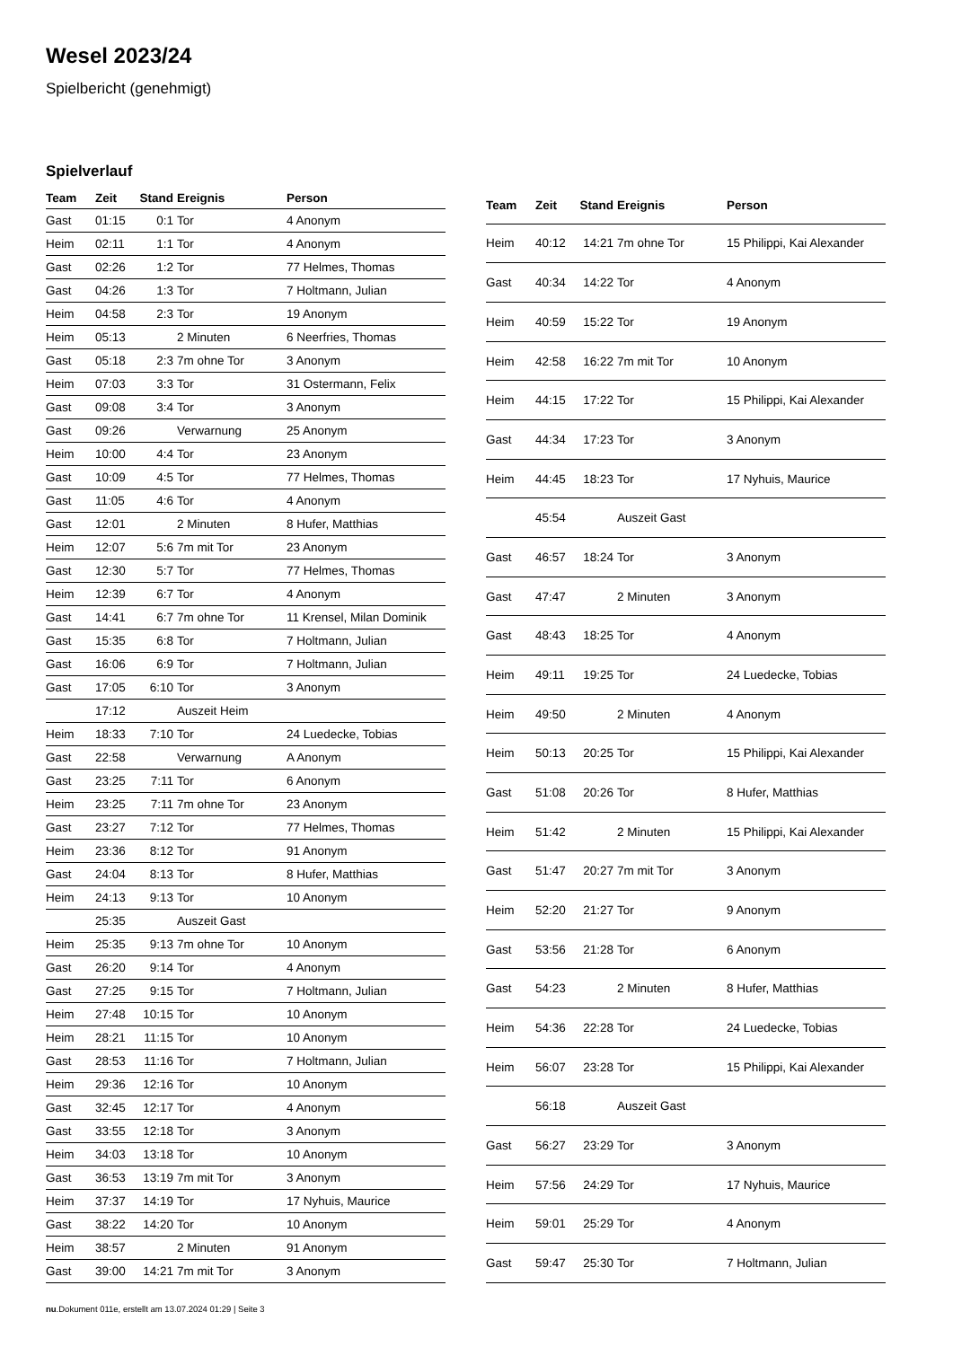Wesel 2023/24
Spielbericht (genehmigt)
Spielverlauf
| Team | Zeit | Stand | Ereignis | Person |
| --- | --- | --- | --- | --- |
| Gast | 01:15 | 0:1 | Tor | 4 Anonym |
| Heim | 02:11 | 1:1 | Tor | 4 Anonym |
| Gast | 02:26 | 1:2 | Tor | 77 Helmes, Thomas |
| Gast | 04:26 | 1:3 | Tor | 7 Holtmann, Julian |
| Heim | 04:58 | 2:3 | Tor | 19 Anonym |
| Heim | 05:13 | | 2 Minuten | 6 Neerfries, Thomas |
| Gast | 05:18 | 2:3 | 7m ohne Tor | 3 Anonym |
| Heim | 07:03 | 3:3 | Tor | 31 Ostermann, Felix |
| Gast | 09:08 | 3:4 | Tor | 3 Anonym |
| Gast | 09:26 | | Verwarnung | 25 Anonym |
| Heim | 10:00 | 4:4 | Tor | 23 Anonym |
| Gast | 10:09 | 4:5 | Tor | 77 Helmes, Thomas |
| Gast | 11:05 | 4:6 | Tor | 4 Anonym |
| Gast | 12:01 | | 2 Minuten | 8 Hufer, Matthias |
| Heim | 12:07 | 5:6 | 7m mit Tor | 23 Anonym |
| Gast | 12:30 | 5:7 | Tor | 77 Helmes, Thomas |
| Heim | 12:39 | 6:7 | Tor | 4 Anonym |
| Gast | 14:41 | 6:7 | 7m ohne Tor | 11 Krensel, Milan Dominik |
| Gast | 15:35 | 6:8 | Tor | 7 Holtmann, Julian |
| Gast | 16:06 | 6:9 | Tor | 7 Holtmann, Julian |
| Gast | 17:05 | 6:10 | Tor | 3 Anonym |
| | 17:12 | | Auszeit Heim | |
| Heim | 18:33 | 7:10 | Tor | 24 Luedecke, Tobias |
| Gast | 22:58 | | Verwarnung | A Anonym |
| Gast | 23:25 | 7:11 | Tor | 6 Anonym |
| Heim | 23:25 | 7:11 | 7m ohne Tor | 23 Anonym |
| Gast | 23:27 | 7:12 | Tor | 77 Helmes, Thomas |
| Heim | 23:36 | 8:12 | Tor | 91 Anonym |
| Gast | 24:04 | 8:13 | Tor | 8 Hufer, Matthias |
| Heim | 24:13 | 9:13 | Tor | 10 Anonym |
| | 25:35 | | Auszeit Gast | |
| Heim | 25:35 | 9:13 | 7m ohne Tor | 10 Anonym |
| Gast | 26:20 | 9:14 | Tor | 4 Anonym |
| Gast | 27:25 | 9:15 | Tor | 7 Holtmann, Julian |
| Heim | 27:48 | 10:15 | Tor | 10 Anonym |
| Heim | 28:21 | 11:15 | Tor | 10 Anonym |
| Gast | 28:53 | 11:16 | Tor | 7 Holtmann, Julian |
| Heim | 29:36 | 12:16 | Tor | 10 Anonym |
| Gast | 32:45 | 12:17 | Tor | 4 Anonym |
| Gast | 33:55 | 12:18 | Tor | 3 Anonym |
| Heim | 34:03 | 13:18 | Tor | 10 Anonym |
| Gast | 36:53 | 13:19 | 7m mit Tor | 3 Anonym |
| Heim | 37:37 | 14:19 | Tor | 17 Nyhuis, Maurice |
| Gast | 38:22 | 14:20 | Tor | 10 Anonym |
| Heim | 38:57 | | 2 Minuten | 91 Anonym |
| Gast | 39:00 | 14:21 | 7m mit Tor | 3 Anonym |
| Team | Zeit | Stand | Ereignis | Person |
| --- | --- | --- | --- | --- |
| Heim | 40:12 | 14:21 | 7m ohne Tor | 15 Philippi, Kai Alexander |
| Gast | 40:34 | 14:22 | Tor | 4 Anonym |
| Heim | 40:59 | 15:22 | Tor | 19 Anonym |
| Heim | 42:58 | 16:22 | 7m mit Tor | 10 Anonym |
| Heim | 44:15 | 17:22 | Tor | 15 Philippi, Kai Alexander |
| Gast | 44:34 | 17:23 | Tor | 3 Anonym |
| Heim | 44:45 | 18:23 | Tor | 17 Nyhuis, Maurice |
| | 45:54 | | Auszeit Gast | |
| Gast | 46:57 | 18:24 | Tor | 3 Anonym |
| Gast | 47:47 | | 2 Minuten | 3 Anonym |
| Gast | 48:43 | 18:25 | Tor | 4 Anonym |
| Heim | 49:11 | 19:25 | Tor | 24 Luedecke, Tobias |
| Heim | 49:50 | | 2 Minuten | 4 Anonym |
| Heim | 50:13 | 20:25 | Tor | 15 Philippi, Kai Alexander |
| Gast | 51:08 | 20:26 | Tor | 8 Hufer, Matthias |
| Heim | 51:42 | | 2 Minuten | 15 Philippi, Kai Alexander |
| Gast | 51:47 | 20:27 | 7m mit Tor | 3 Anonym |
| Heim | 52:20 | 21:27 | Tor | 9 Anonym |
| Gast | 53:56 | 21:28 | Tor | 6 Anonym |
| Gast | 54:23 | | 2 Minuten | 8 Hufer, Matthias |
| Heim | 54:36 | 22:28 | Tor | 24 Luedecke, Tobias |
| Heim | 56:07 | 23:28 | Tor | 15 Philippi, Kai Alexander |
| | 56:18 | | Auszeit Gast | |
| Gast | 56:27 | 23:29 | Tor | 3 Anonym |
| Heim | 57:56 | 24:29 | Tor | 17 Nyhuis, Maurice |
| Heim | 59:01 | 25:29 | Tor | 4 Anonym |
| Gast | 59:47 | 25:30 | Tor | 7 Holtmann, Julian |
nu.Dokument 011e, erstellt am 13.07.2024 01:29 | Seite 3